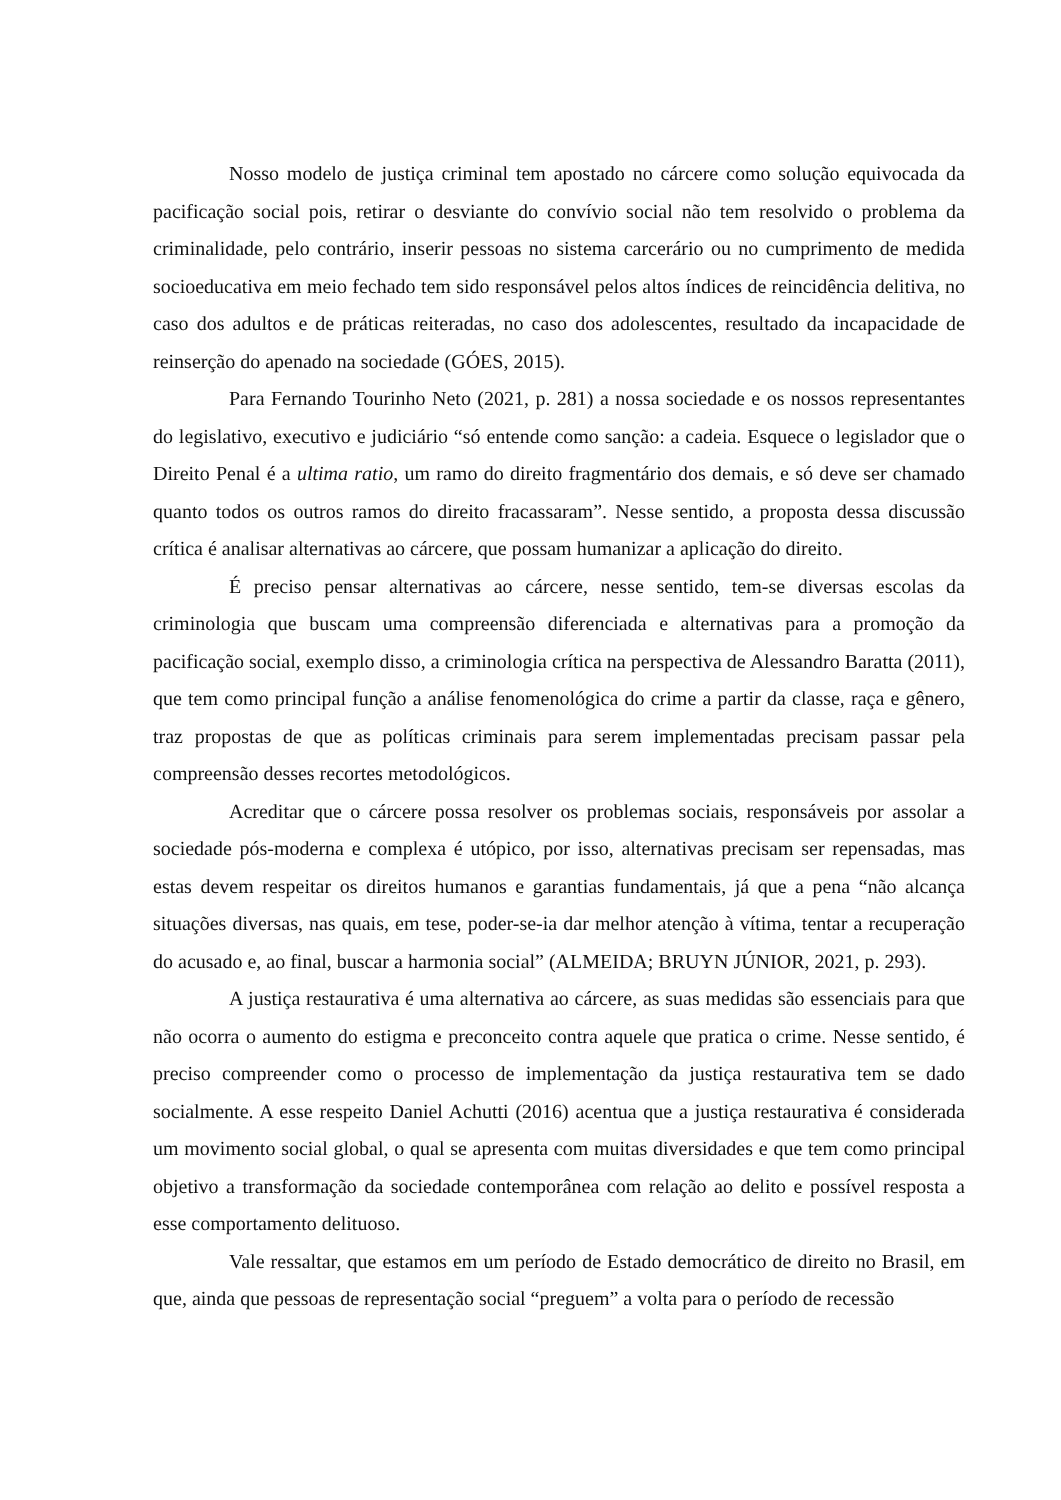Nosso modelo de justiça criminal tem apostado no cárcere como solução equivocada da pacificação social pois, retirar o desviante do convívio social não tem resolvido o problema da criminalidade, pelo contrário, inserir pessoas no sistema carcerário ou no cumprimento de medida socioeducativa em meio fechado tem sido responsável pelos altos índices de reincidência delitiva, no caso dos adultos e de práticas reiteradas, no caso dos adolescentes, resultado da incapacidade de reinserção do apenado na sociedade (GÓES, 2015).
Para Fernando Tourinho Neto (2021, p. 281) a nossa sociedade e os nossos representantes do legislativo, executivo e judiciário “só entende como sanção: a cadeia. Esquece o legislador que o Direito Penal é a ultima ratio, um ramo do direito fragmentário dos demais, e só deve ser chamado quanto todos os outros ramos do direito fracassaram”. Nesse sentido, a proposta dessa discussão crítica é analisar alternativas ao cárcere, que possam humanizar a aplicação do direito.
É preciso pensar alternativas ao cárcere, nesse sentido, tem-se diversas escolas da criminologia que buscam uma compreensão diferenciada e alternativas para a promoção da pacificação social, exemplo disso, a criminologia crítica na perspectiva de Alessandro Baratta (2011), que tem como principal função a análise fenomenológica do crime a partir da classe, raça e gênero, traz propostas de que as políticas criminais para serem implementadas precisam passar pela compreensão desses recortes metodológicos.
Acreditar que o cárcere possa resolver os problemas sociais, responsáveis por assolar a sociedade pós-moderna e complexa é utópico, por isso, alternativas precisam ser repensadas, mas estas devem respeitar os direitos humanos e garantias fundamentais, já que a pena “não alcança situações diversas, nas quais, em tese, poder-se-ia dar melhor atenção à vítima, tentar a recuperação do acusado e, ao final, buscar a harmonia social” (ALMEIDA; BRUYN JÚNIOR, 2021, p. 293).
A justiça restaurativa é uma alternativa ao cárcere, as suas medidas são essenciais para que não ocorra o aumento do estigma e preconceito contra aquele que pratica o crime. Nesse sentido, é preciso compreender como o processo de implementação da justiça restaurativa tem se dado socialmente. A esse respeito Daniel Achutti (2016) acentua que a justiça restaurativa é considerada um movimento social global, o qual se apresenta com muitas diversidades e que tem como principal objetivo a transformação da sociedade contemporânea com relação ao delito e possível resposta a esse comportamento delituoso.
Vale ressaltar, que estamos em um período de Estado democrático de direito no Brasil, em que, ainda que pessoas de representação social “preguem” a volta para o período de recessão